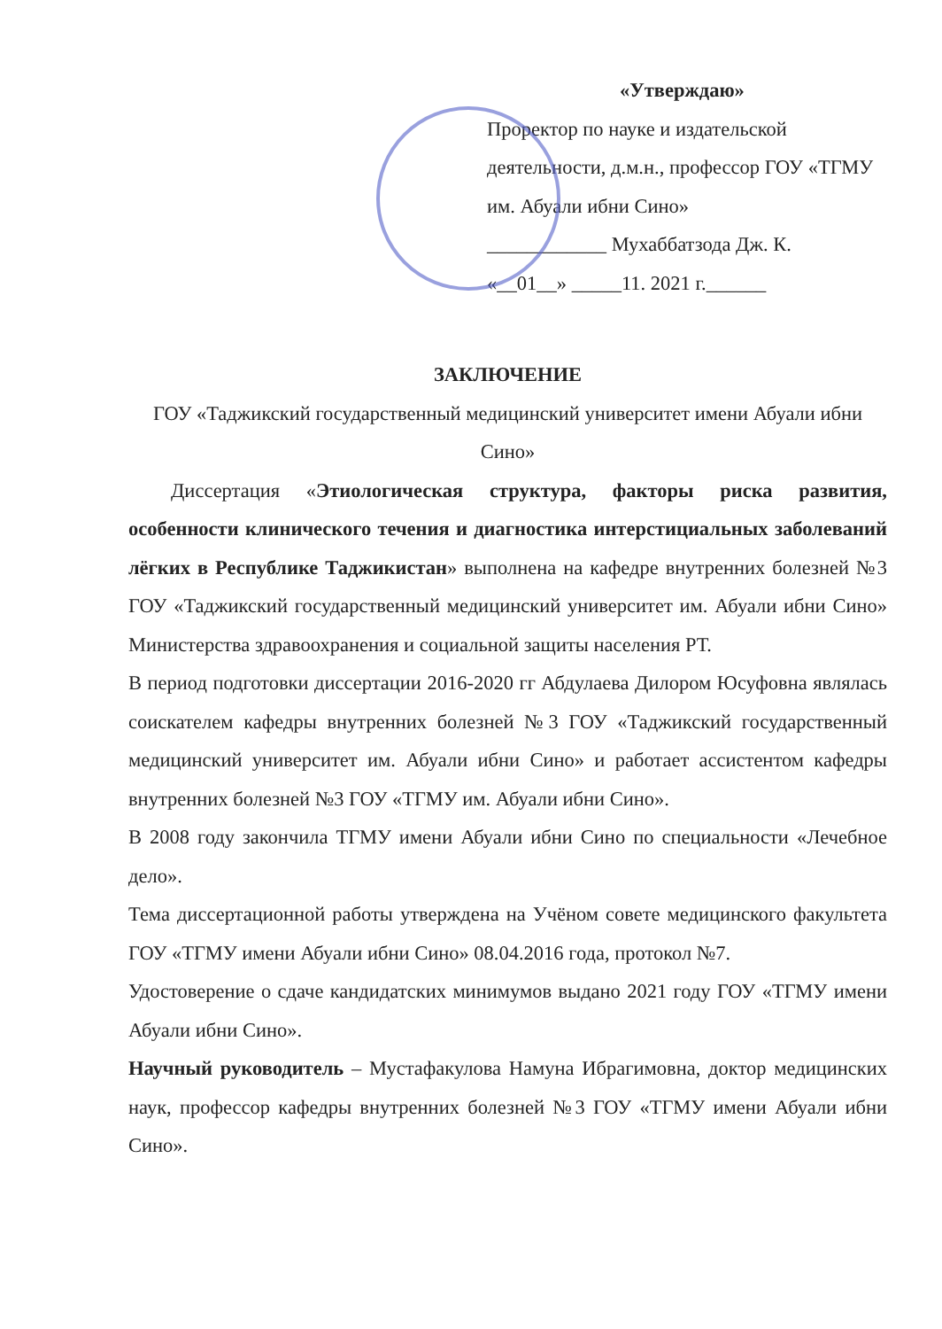«Утверждаю»
Проректор по науке и издательской
деятельности, д.м.н., профессор ГОУ «ТГМУ
им. Абуали ибни Сино»
____________ Мухаббатзода Дж. К.
«__01__» _____11. 2021 г.______
ЗАКЛЮЧЕНИЕ
ГОУ «Таджикский государственный медицинский университет имени Абуали ибни Сино»
Диссертация «Этиологическая структура, факторы риска развития, особенности клинического течения и диагностика интерстициальных заболеваний лёгких в Республике Таджикистан» выполнена на кафедре внутренних болезней №3 ГОУ «Таджикский государственный медицинский университет им. Абуали ибни Сино» Министерства здравоохранения и социальной защиты населения РТ.
В период подготовки диссертации 2016-2020 гг Абдулаева Дилором Юсуфовна являлась соискателем кафедры внутренних болезней №3 ГОУ «Таджикский государственный медицинский университет им. Абуали ибни Сино» и работает ассистентом кафедры внутренних болезней №3 ГОУ «ТГМУ им. Абуали ибни Сино».
В 2008 году закончила ТГМУ имени Абуали ибни Сино по специальности «Лечебное дело».
Тема диссертационной работы утверждена на Учёном совете медицинского факультета ГОУ «ТГМУ имени Абуали ибни Сино» 08.04.2016 года, протокол №7.
Удостоверение о сдаче кандидатских минимумов выдано 2021 году ГОУ «ТГМУ имени Абуали ибни Сино».
Научный руководитель – Мустафакулова Намуна Ибрагимовна, доктор медицинских наук, профессор кафедры внутренних болезней №3 ГОУ «ТГМУ имени Абуали ибни Сино».